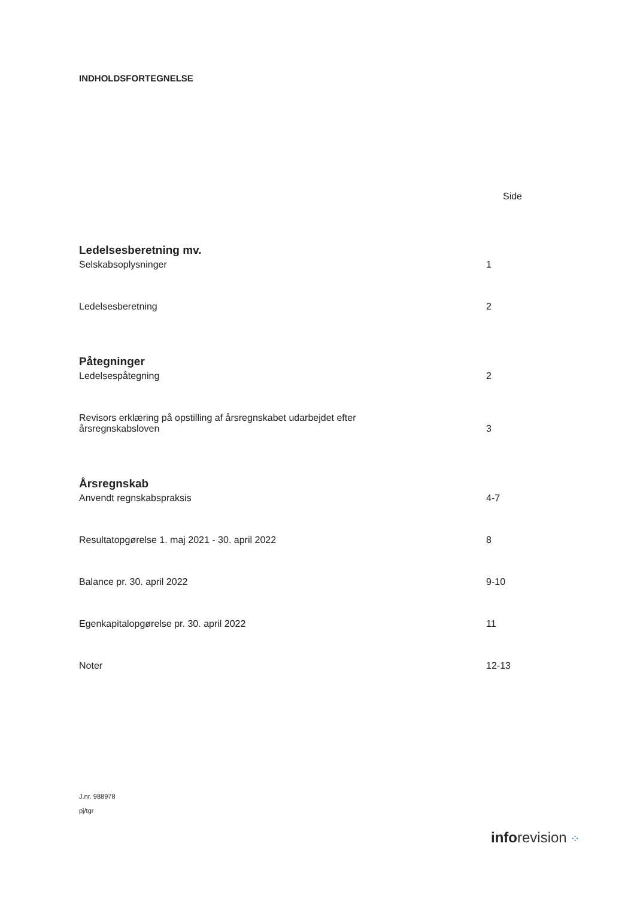INDHOLDSFORTEGNELSE
Side
Ledelsesberetning mv.
Selskabsoplysninger 1
Ledelsesberetning 2
Påtegninger
Ledelsespåtegning 2
Revisors erklæring på opstilling af årsregnskabet udarbejdet efter
årsregnskabsloven 3
Årsregnskab
Anvendt regnskabspraksis 4-7
Resultatopgørelse 1. maj 2021 - 30. april 2022 8
Balance pr. 30. april 2022 9-10
Egenkapitalopgørelse pr. 30. april 2022 11
Noter 12-13
J.nr. 988978
pj/tgr
inforevision ⁘